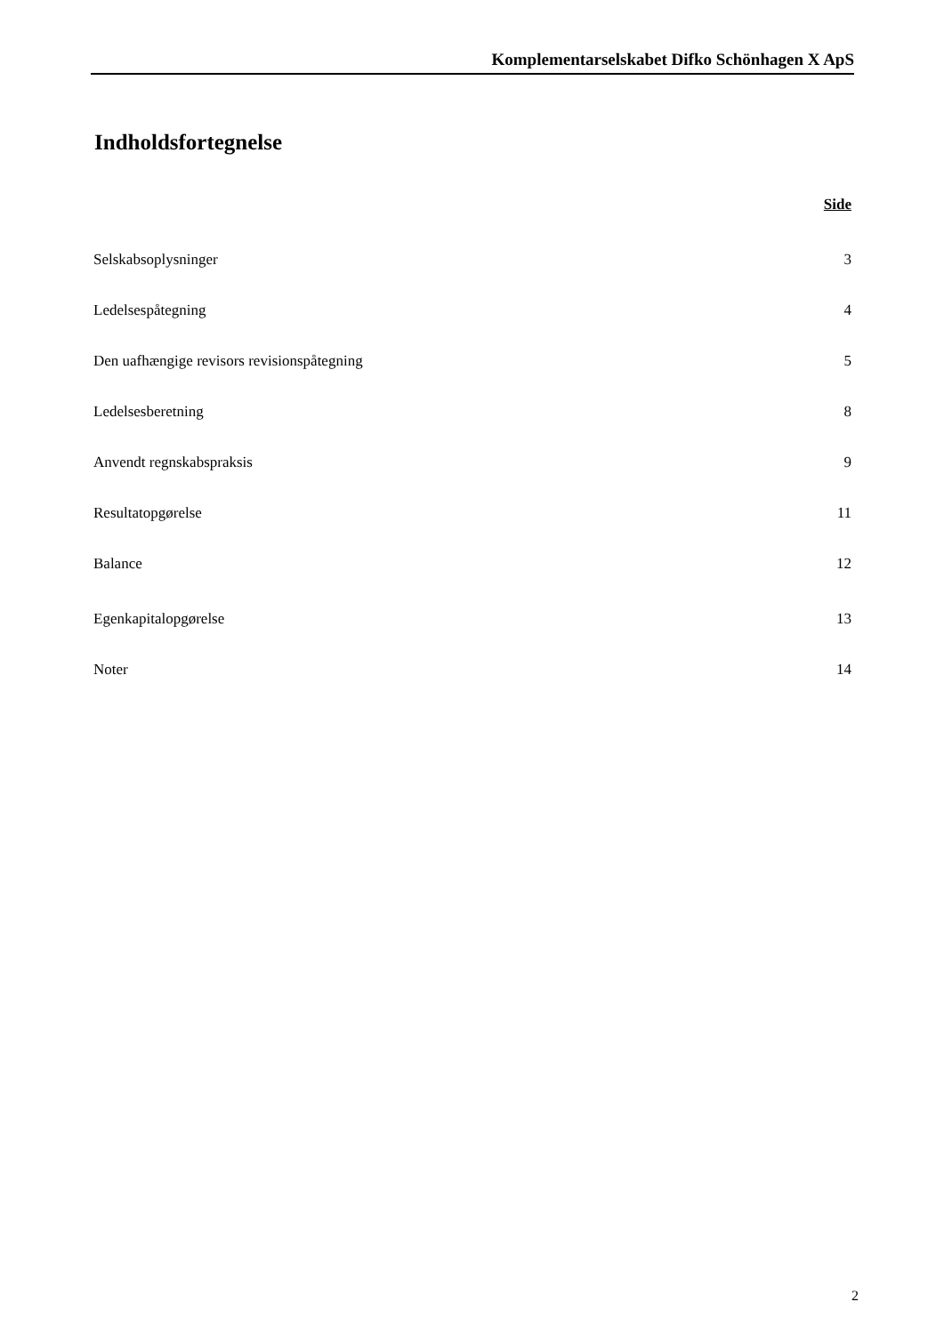Komplementarselskabet Difko Schönhagen X ApS
Indholdsfortegnelse
Side
Selskabsoplysninger 3
Ledelsespåtegning 4
Den uafhængige revisors revisionspåtegning 5
Ledelsesberetning 8
Anvendt regnskabspraksis 9
Resultatopgørelse 11
Balance 12
Egenkapitalopgørelse 13
Noter 14
2